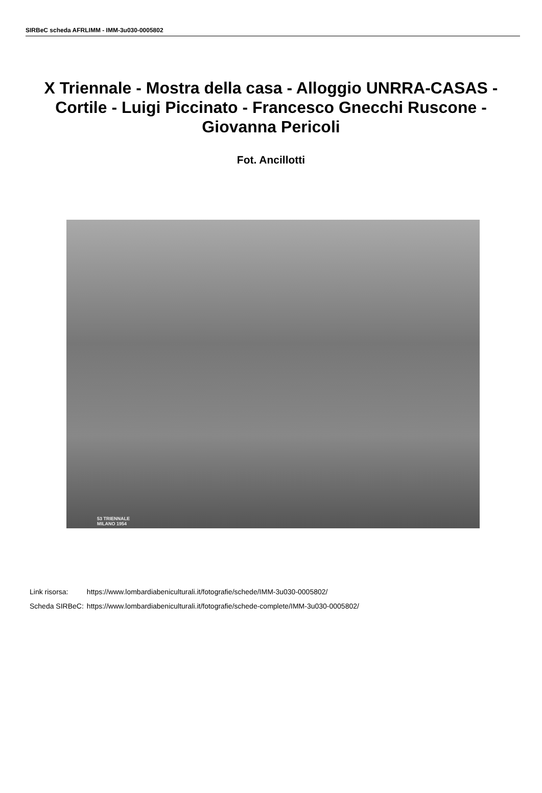SIRBeC scheda AFRLIMM - IMM-3u030-0005802
X Triennale - Mostra della casa - Alloggio UNRRA-CASAS - Cortile - Luigi Piccinato - Francesco Gnecchi Ruscone - Giovanna Pericoli
Fot. Ancillotti
53 TRIENNALE
MILANO 1954
| Link risorsa: | https://www.lombardiabeniculturali.it/fotografie/schede/IMM-3u030-0005802/ |
| Scheda SIRBeC: | https://www.lombardiabeniculturali.it/fotografie/schede-complete/IMM-3u030-0005802/ |